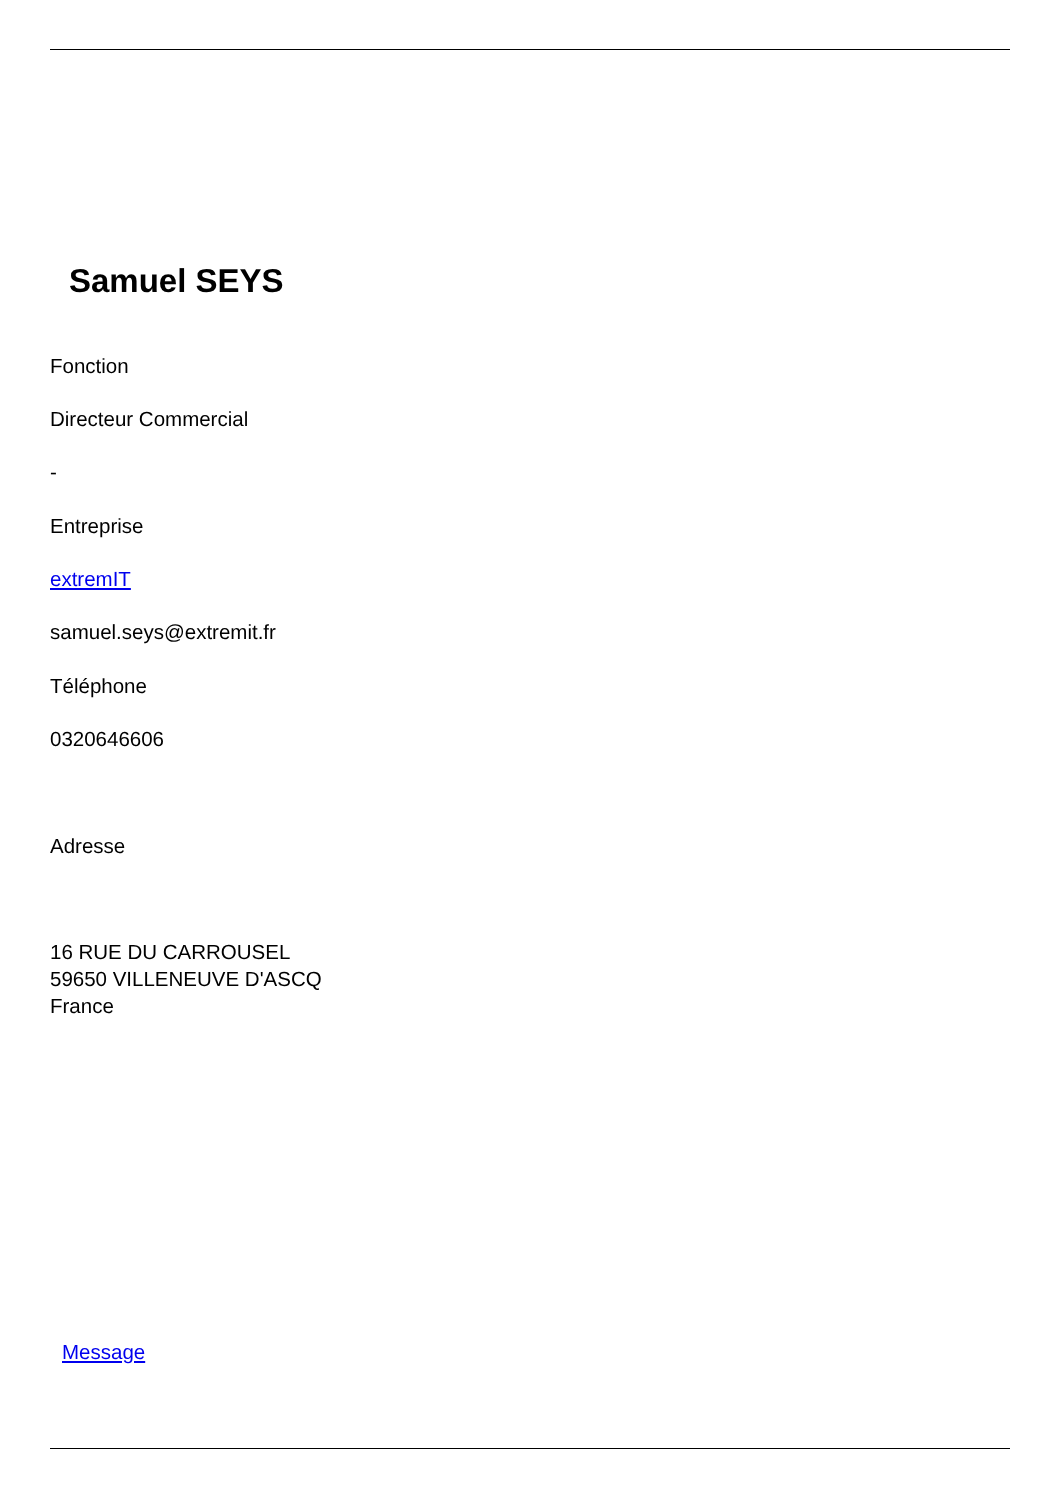Samuel SEYS
Fonction
Directeur Commercial
-
Entreprise
extremIT
samuel.seys@extremit.fr
Téléphone
0320646606
Adresse
16 RUE DU CARROUSEL
59650 VILLENEUVE D'ASCQ
France
Message